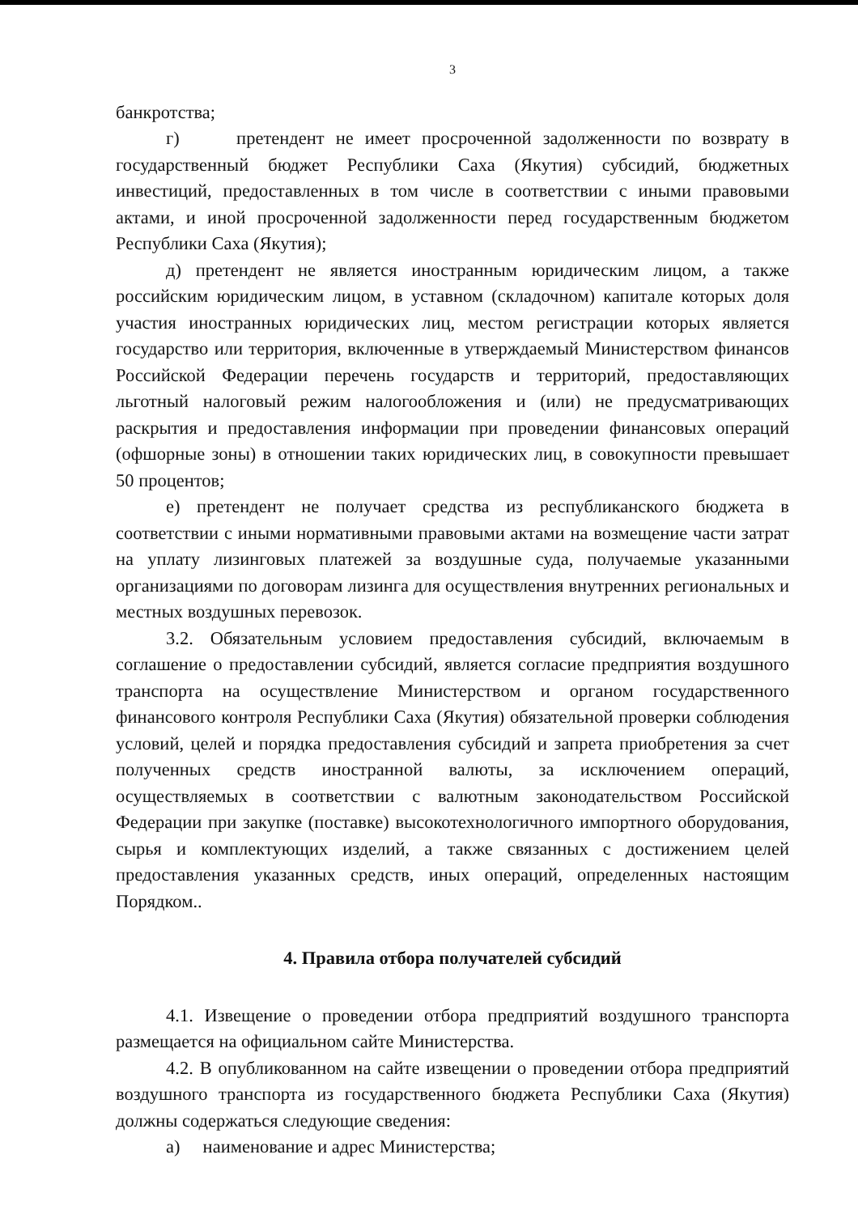3
банкротства;
г) претендент не имеет просроченной задолженности по возврату в государственный бюджет Республики Саха (Якутия) субсидий, бюджетных инвестиций, предоставленных в том числе в соответствии с иными правовыми актами, и иной просроченной задолженности перед государственным бюджетом Республики Саха (Якутия);
д) претендент не является иностранным юридическим лицом, а также российским юридическим лицом, в уставном (складочном) капитале которых доля участия иностранных юридических лиц, местом регистрации которых является государство или территория, включенные в утверждаемый Министерством финансов Российской Федерации перечень государств и территорий, предоставляющих льготный налоговый режим налогообложения и (или) не предусматривающих раскрытия и предоставления информации при проведении финансовых операций (офшорные зоны) в отношении таких юридических лиц, в совокупности превышает 50 процентов;
е) претендент не получает средства из республиканского бюджета в соответствии с иными нормативными правовыми актами на возмещение части затрат на уплату лизинговых платежей за воздушные суда, получаемые указанными организациями по договорам лизинга для осуществления внутренних региональных и местных воздушных перевозок.
3.2. Обязательным условием предоставления субсидий, включаемым в соглашение о предоставлении субсидий, является согласие предприятия воздушного транспорта на осуществление Министерством и органом государственного финансового контроля Республики Саха (Якутия) обязательной проверки соблюдения условий, целей и порядка предоставления субсидий и запрета приобретения за счет полученных средств иностранной валюты, за исключением операций, осуществляемых в соответствии с валютным законодательством Российской Федерации при закупке (поставке) высокотехнологичного импортного оборудования, сырья и комплектующих изделий, а также связанных с достижением целей предоставления указанных средств, иных операций, определенных настоящим Порядком..
4. Правила отбора получателей субсидий
4.1. Извещение о проведении отбора предприятий воздушного транспорта размещается на официальном сайте Министерства.
4.2. В опубликованном на сайте извещении о проведении отбора предприятий воздушного транспорта из государственного бюджета Республики Саха (Якутия) должны содержаться следующие сведения:
а) наименование и адрес Министерства;